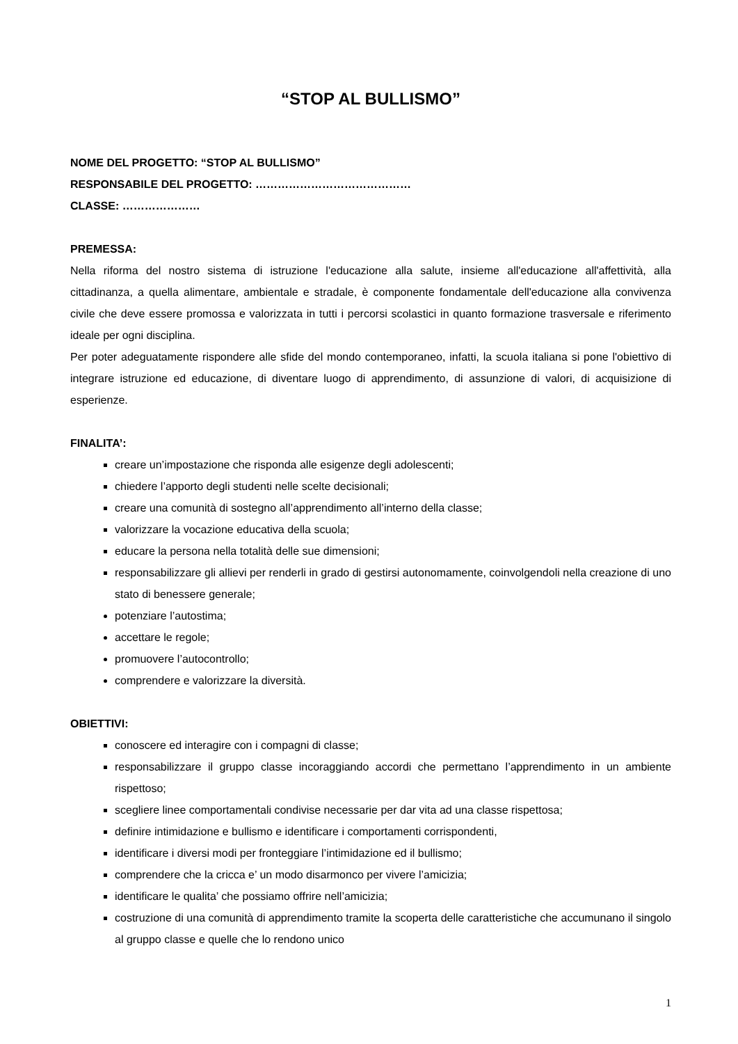“STOP AL BULLISMO”
NOME DEL PROGETTO: “STOP AL BULLISMO”
RESPONSABILE DEL PROGETTO: ……………………………………
CLASSE: …………………
PREMESSA:
Nella riforma del nostro sistema di istruzione l'educazione alla salute, insieme all'educazione all'affettività, alla cittadinanza, a quella alimentare, ambientale e stradale, è componente fondamentale dell'educazione alla convivenza civile che deve essere promossa e valorizzata in tutti i percorsi scolastici in quanto formazione trasversale e riferimento ideale per ogni disciplina.
Per poter adeguatamente rispondere alle sfide del mondo contemporaneo, infatti, la scuola italiana si pone l'obiettivo di integrare istruzione ed educazione, di diventare luogo di apprendimento, di assunzione di valori, di acquisizione di esperienze.
FINALITA’:
creare un’impostazione che risponda alle esigenze degli adolescenti;
chiedere l’apporto degli studenti nelle scelte decisionali;
creare una comunità di sostegno all’apprendimento all’interno della classe;
valorizzare la vocazione educativa della scuola;
educare la persona nella totalità delle sue dimensioni;
responsabilizzare gli allievi per renderli in grado di gestirsi autonomamente, coinvolgendoli nella creazione di uno stato di benessere generale;
potenziare l’autostima;
accettare le regole;
promuovere l’autocontrollo;
comprendere e valorizzare la diversità.
OBIETTIVI:
conoscere ed interagire con i compagni di classe;
responsabilizzare il gruppo classe incoraggiando accordi che permettano l’apprendimento in un ambiente rispettoso;
scegliere linee comportamentali condivise necessarie per dar vita ad una classe rispettosa;
definire intimidazione e bullismo e identificare i comportamenti corrispondenti,
identificare i diversi modi per fronteggiare l’intimidazione ed il bullismo;
comprendere che la cricca e’ un modo disarmonco per vivere l’amicizia;
identificare le qualita’ che possiamo offrire nell’amicizia;
costruzione di una comunità di apprendimento tramite la scoperta delle caratteristiche che accumunano il singolo al gruppo classe e quelle che lo rendono unico
1